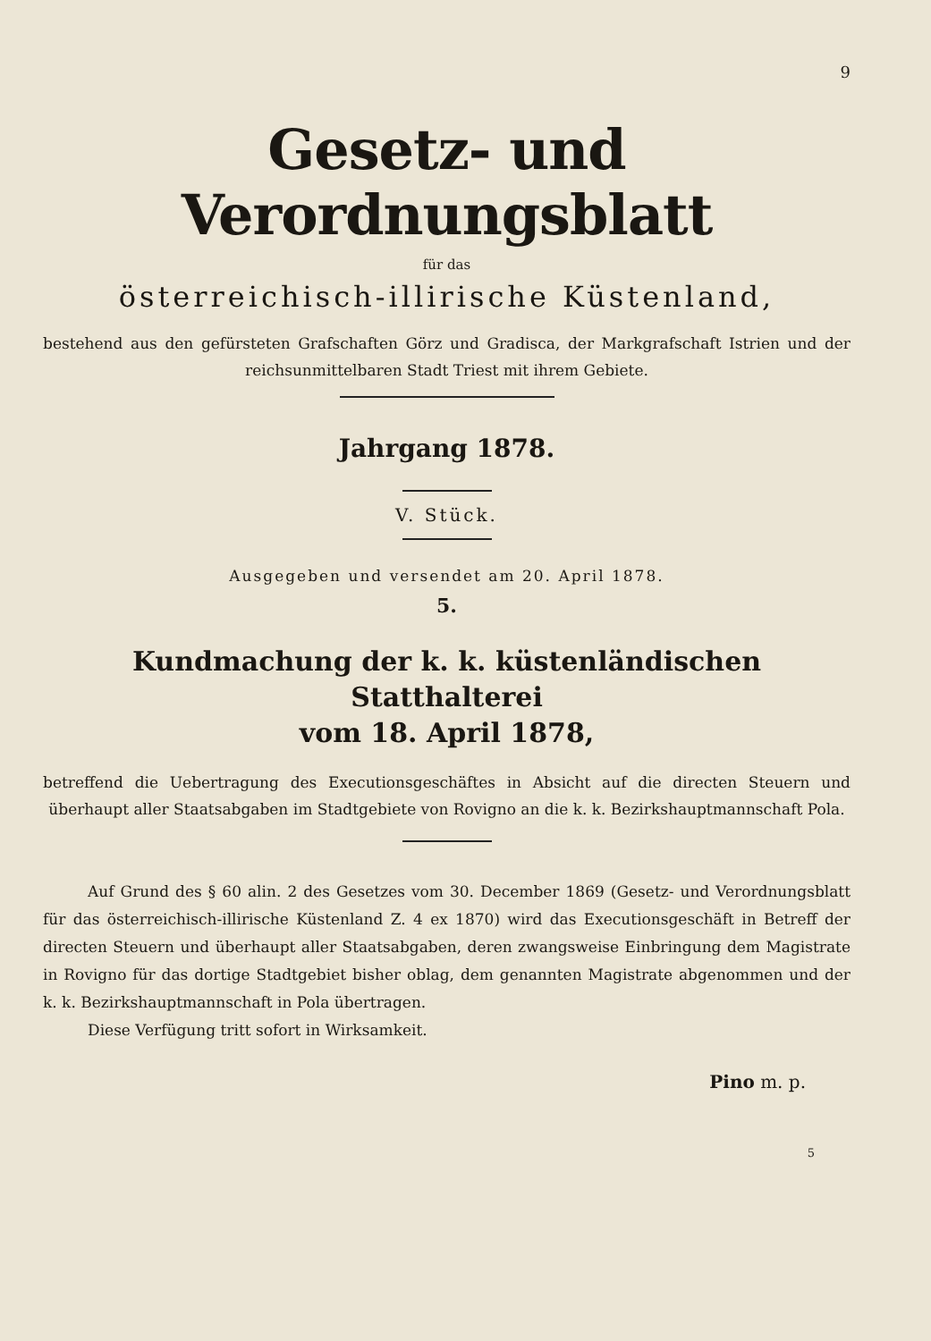9
Gesetz- und Verordnungsblatt
für das
österreichisch-illirische Küstenland,
bestehend aus den gefürsteten Grafschaften Görz und Gradisca, der Markgrafschaft Istrien und der reichsunmittelbaren Stadt Triest mit ihrem Gebiete.
Jahrgang 1878.
V. Stück.
Ausgegeben und versendet am 20. April 1878.
5.
Kundmachung der k. k. küstenländischen Statthalterei
vom 18. April 1878,
betreffend die Uebertragung des Executionsgeschäftes in Absicht auf die directen Steuern und überhaupt aller Staatsabgaben im Stadtgebiete von Rovigno an die k. k. Bezirkshauptmannschaft Pola.
Auf Grund des § 60 alin. 2 des Gesetzes vom 30. December 1869 (Gesetz- und Verordnungsblatt für das österreichisch-illirische Küstenland Z. 4 ex 1870) wird das Executionsgeschäft in Betreff der directen Steuern und überhaupt aller Staatsabgaben, deren zwangsweise Einbringung dem Magistrate in Rovigno für das dortige Stadtgebiet bisher oblag, dem genannten Magistrate abgenommen und der k. k. Bezirkshauptmannschaft in Pola übertragen.
Diese Verfügung tritt sofort in Wirksamkeit.
Pino m. p.
5